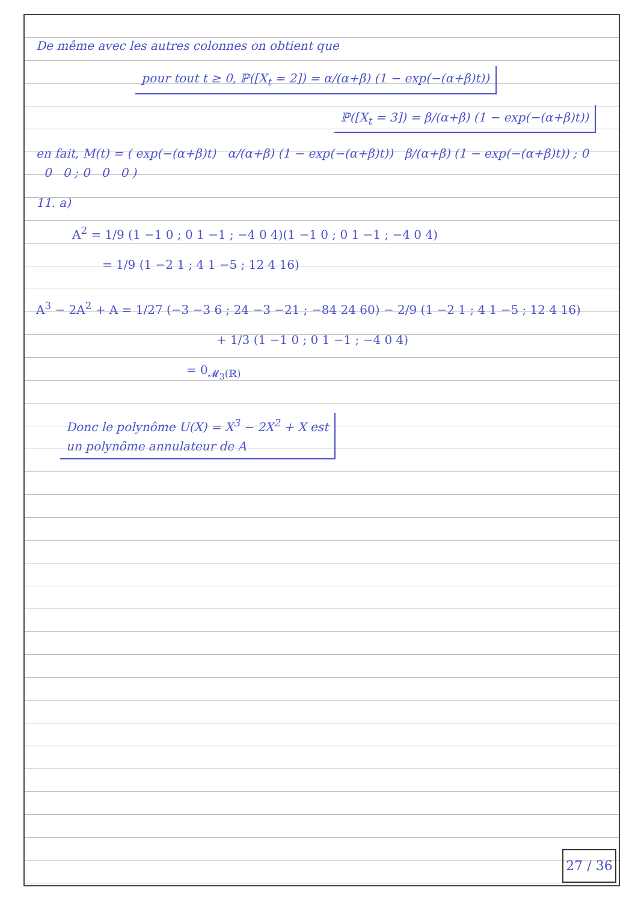De même avec les autres colonnes on obtient que
pour tout t ≥ 0, ℙ([X<sub>t</sub> = 2]) = α/(α+β) (1 − exp(−(α+β)t))
ℙ([X<sub>t</sub> = 3]) = β/(α+β) (1 − exp(−(α+β)t))
en fait, M(t) = ( exp(−(α+β)t) α/(α+β) (1 − exp(−(α+β)t)) β/(α+β) (1 − exp(−(α+β)t)) ; 0 0 0 ; 0 0 0 )
11. a)
A<sup>2</sup> = 1/9 (1 −1 0 ; 0 1 −1 ; −4 0 4)(1 −1 0 ; 0 1 −1 ; −4 0 4)
= 1/9 (1 −2 1 ; 4 1 −5 ; 12 4 16)
A<sup>3</sup> − 2A<sup>2</sup> + A = 1/27 (−3 −3 6 ; 24 −3 −21 ; −84 24 60) − 2/9 (1 −2 1 ; 4 1 −5 ; 12 4 16)
+ 1/3 (1 −1 0 ; 0 1 −1 ; −4 0 4)
= 0<sub>𝓜<sub>3</sub>(ℝ)</sub>
Donc le polynôme U(X) = X<sup>3</sup> − 2X<sup>2</sup> + X est
un polynôme annulateur de A
27 / 36